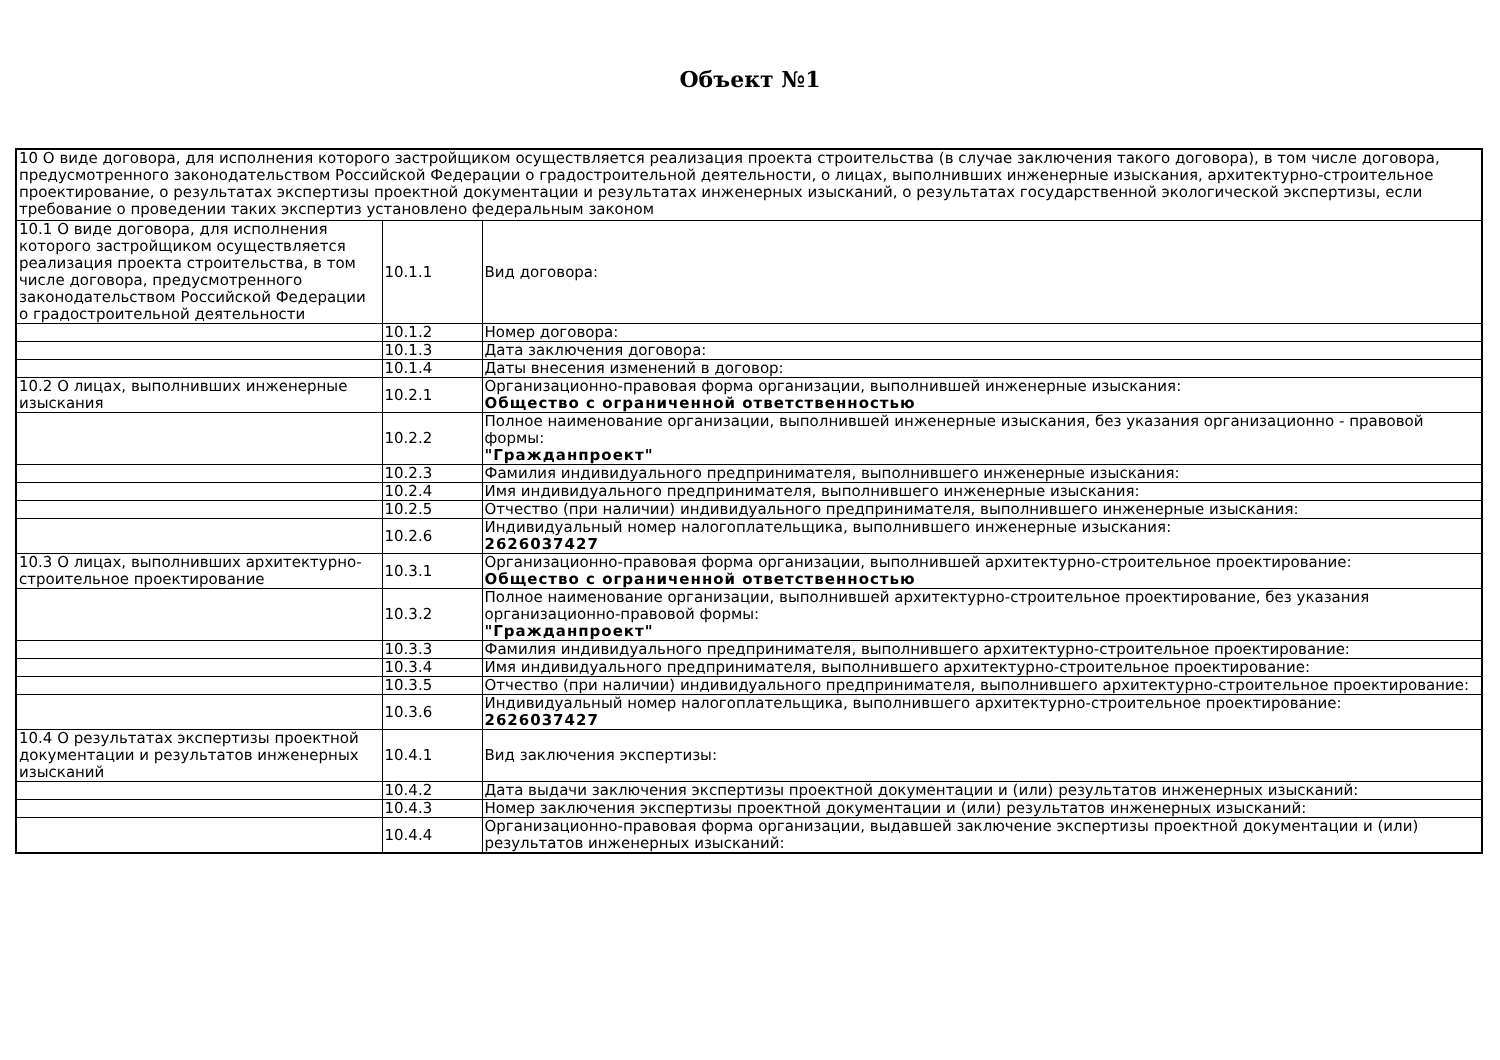Объект №1
| 10 О виде договора, для исполнения которого застройщиком осуществляется реализация проекта строительства (в случае заключения такого договора), в том числе договора, предусмотренного законодательством Российской Федерации о градостроительной деятельности, о лицах, выполнивших инженерные изыскания, архитектурно-строительное проектирование, о результатах экспертизы проектной документации и результатах инженерных изысканий, о результатах государственной экологической экспертизы, если требование о проведении таких экспертиз установлено федеральным законом | | |
| 10.1 О виде договора, для исполнения которого застройщиком осуществляется реализация проекта строительства, в том числе договора, предусмотренного законодательством Российской Федерации о градостроительной деятельности | 10.1.1 | Вид договора: |
| | 10.1.2 | Номер договора: |
| | 10.1.3 | Дата заключения договора: |
| | 10.1.4 | Даты внесения изменений в договор: |
| 10.2 О лицах, выполнивших инженерные изыскания | 10.2.1 | Организационно-правовая форма организации, выполнившей инженерные изыскания: Общество с ограниченной ответственностью |
| | 10.2.2 | Полное наименование организации, выполнившей инженерные изыскания, без указания организационно - правовой формы: "Гражданпроект" |
| | 10.2.3 | Фамилия индивидуального предпринимателя, выполнившего инженерные изыскания: |
| | 10.2.4 | Имя индивидуального предпринимателя, выполнившего инженерные изыскания: |
| | 10.2.5 | Отчество (при наличии) индивидуального предпринимателя, выполнившего инженерные изыскания: |
| | 10.2.6 | Индивидуальный номер налогоплательщика, выполнившего инженерные изыскания: 2626037427 |
| 10.3 О лицах, выполнивших архитектурно-строительное проектирование | 10.3.1 | Организационно-правовая форма организации, выполнившей архитектурно-строительное проектирование: Общество с ограниченной ответственностью |
| | 10.3.2 | Полное наименование организации, выполнившей архитектурно-строительное проектирование, без указания организационно-правовой формы: "Гражданпроект" |
| | 10.3.3 | Фамилия индивидуального предпринимателя, выполнившего архитектурно-строительное проектирование: |
| | 10.3.4 | Имя индивидуального предпринимателя, выполнившего архитектурно-строительное проектирование: |
| | 10.3.5 | Отчество (при наличии) индивидуального предпринимателя, выполнившего архитектурно-строительное проектирование: |
| | 10.3.6 | Индивидуальный номер налогоплательщика, выполнившего архитектурно-строительное проектирование: 2626037427 |
| 10.4 О результатах экспертизы проектной документации и результатов инженерных изысканий | 10.4.1 | Вид заключения экспертизы: |
| | 10.4.2 | Дата выдачи заключения экспертизы проектной документации и (или) результатов инженерных изысканий: |
| | 10.4.3 | Номер заключения экспертизы проектной документации и (или) результатов инженерных изысканий: |
| | 10.4.4 | Организационно-правовая форма организации, выдавшей заключение экспертизы проектной документации и (или) результатов инженерных изысканий: |